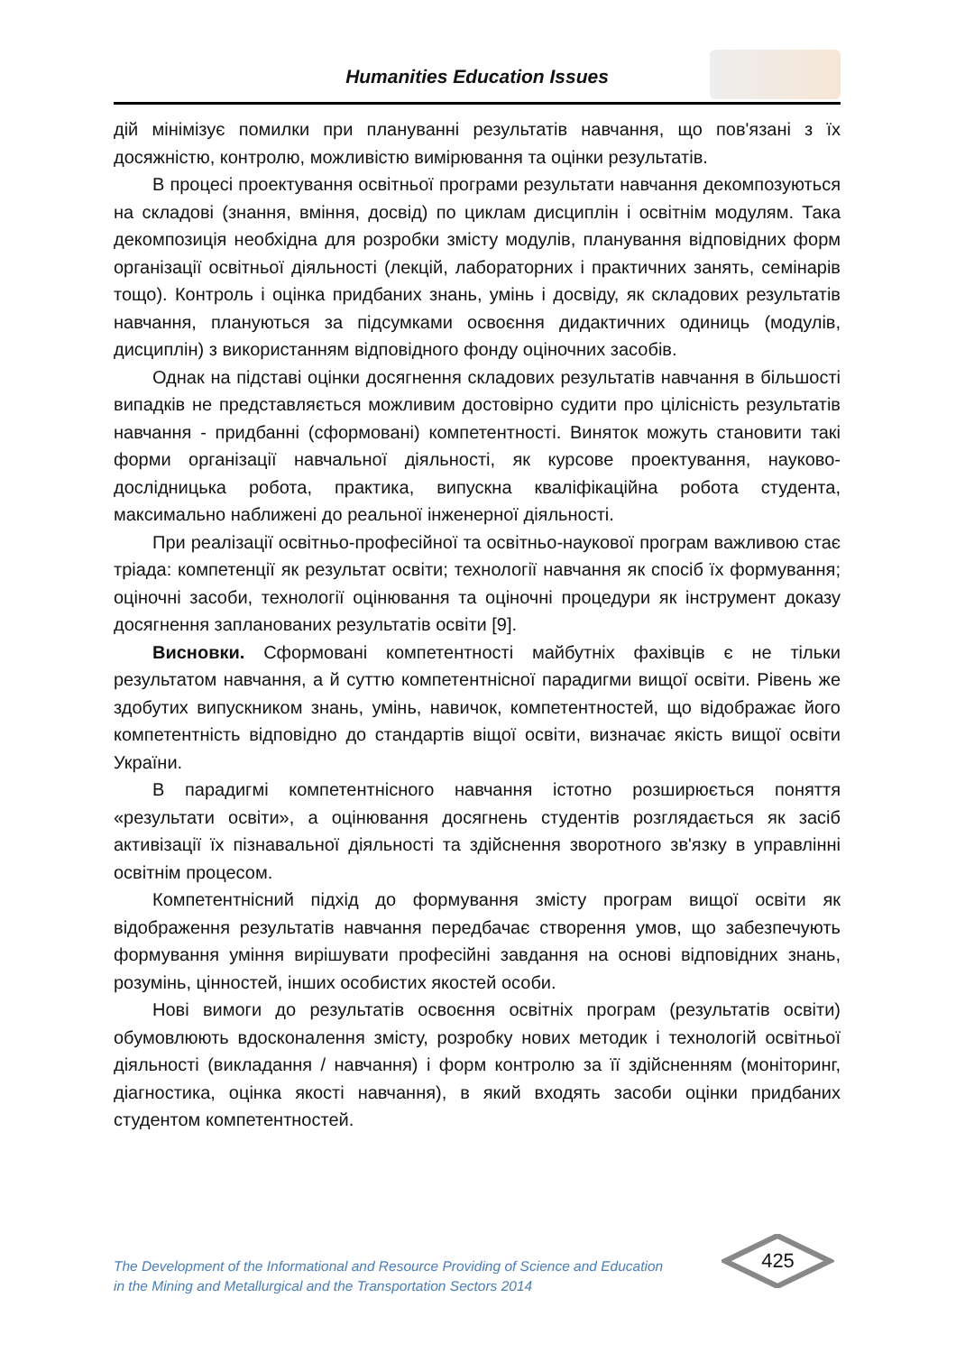Humanities Education Issues
дій мінімізує помилки при плануванні результатів навчання, що пов'язані з їх досяжністю, контролю, можливістю вимірювання та оцінки результатів.
В процесі проектування освітньої програми результати навчання декомпозуються на складові (знання, вміння, досвід) по циклам дисциплін і освітнім модулям. Така декомпозиція необхідна для розробки змісту модулів, планування відповідних форм організації освітньої діяльності (лекцій, лабораторних і практичних занять, семінарів тощо). Контроль і оцінка придбаних знань, умінь і досвіду, як складових результатів навчання, плануються за підсумками освоєння дидактичних одиниць (модулів, дисциплін) з використанням відповідного фонду оціночних засобів.
Однак на підставі оцінки досягнення складових результатів навчання в більшості випадків не представляється можливим достовірно судити про цілісність результатів навчання - придбанні (сформовані) компетентності. Виняток можуть становити такі форми організації навчальної діяльності, як курсове проектування, науково-дослідницька робота, практика, випускна кваліфікаційна робота студента, максимально наближені до реальної інженерної діяльності.
При реалізації освітньо-професійної та освітньо-наукової програм важливою стає тріада: компетенції як результат освіти; технології навчання як спосіб їх формування; оціночні засоби, технології оцінювання та оціночні процедури як інструмент доказу досягнення запланованих результатів освіти [9].
Висновки. Сформовані компетентності майбутніх фахівців є не тільки результатом навчання, а й суттю компетентнісної парадигми вищої освіти. Рівень же здобутих випускником знань, умінь, навичок, компетентностей, що відображає його компетентність відповідно до стандартів віщої освіти, визначає якість вищої освіти України.
В парадигмі компетентнісного навчання істотно розширюється поняття «результати освіти», а оцінювання досягнень студентів розглядається як засіб активізації їх пізнавальної діяльності та здійснення зворотного зв'язку в управлінні освітнім процесом.
Компетентнісний підхід до формування змісту програм вищої освіти як відображення результатів навчання передбачає створення умов, що забезпечують формування уміння вирішувати професійні завдання на основі відповідних знань, розумінь, цінностей, інших особистих якостей особи.
Нові вимоги до результатів освоєння освітніх програм (результатів освіти) обумовлюють вдосконалення змісту, розробку нових методик і технологій освітньої діяльності (викладання / навчання) і форм контролю за її здійсненням (моніторинг, діагностика, оцінка якості навчання), в який входять засоби оцінки придбаних студентом компетентностей.
The Development of the Informational and Resource Providing of Science and Education
in the Mining and Metallurgical and the Transportation Sectors 2014
425